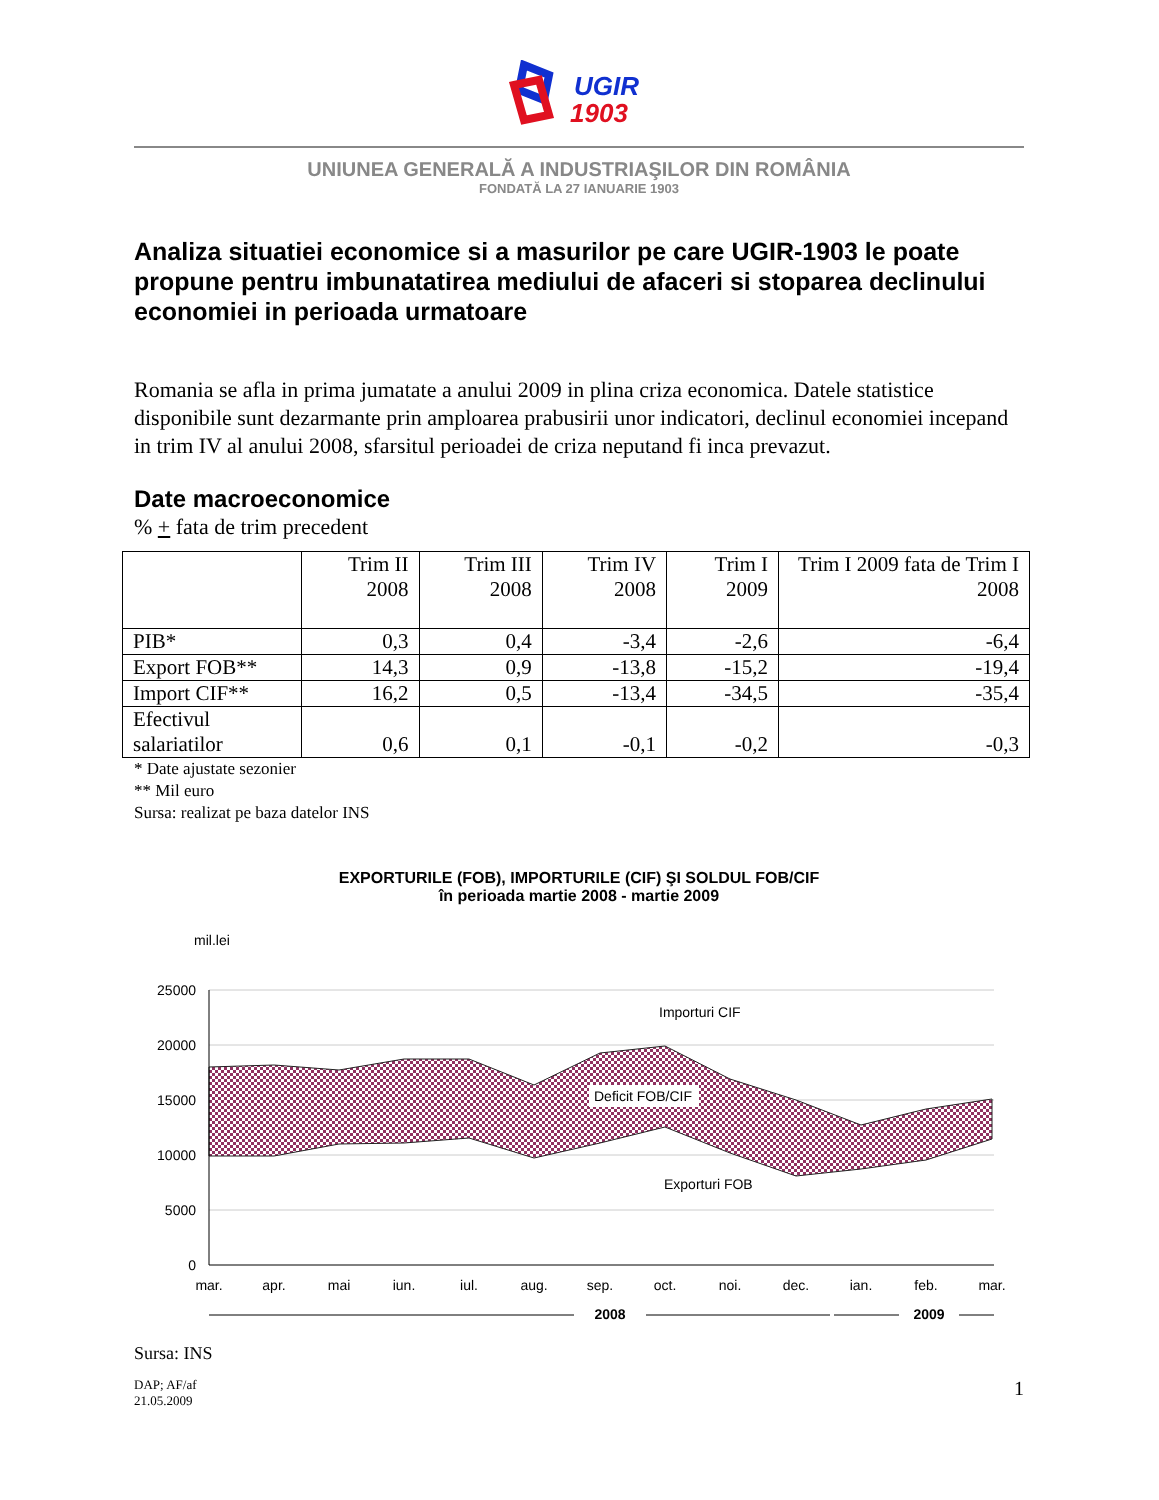UGIR
1903
UNIUNEA GENERALĂ A INDUSTRIAŞILOR DIN ROMÂNIA
FONDATĂ LA 27 IANUARIE 1903
Analiza situatiei economice si a masurilor pe care UGIR-1903 le poate propune pentru imbunatatirea mediului de afaceri si stoparea declinului economiei in perioada urmatoare
Romania se afla in prima jumatate a anului 2009 in plina criza economica. Datele statistice disponibile sunt dezarmante prin amploarea prabusirii unor indicatori, declinul economiei incepand in trim IV al anului 2008, sfarsitul perioadei de criza neputand fi inca prevazut.
Date macroeconomice
% + fata de trim precedent
| | Trim II 2008 | Trim III 2008 | Trim IV 2008 | Trim I 2009 | Trim I 2009 fata de Trim I 2008 |
| --- | --- | --- | --- | --- | --- |
| PIB* | 0,3 | 0,4 | -3,4 | -2,6 | -6,4 |
| Export FOB** | 14,3 | 0,9 | -13,8 | -15,2 | -19,4 |
| Import CIF** | 16,2 | 0,5 | -13,4 | -34,5 | -35,4 |
| Efectivul salariatilor | 0,6 | 0,1 | -0,1 | -0,2 | -0,3 |
* Date ajustate sezonier
** Mil euro
Sursa: realizat pe baza datelor INS
EXPORTURILE (FOB), IMPORTURILE (CIF) ŞI SOLDUL FOB/CIF
în perioada martie 2008 - martie 2009
mil.lei
25000
20000
15000
10000
5000
0
Importuri CIF
Deficit FOB/CIF
Exporturi FOB
mar.
apr.
mai
iun.
iul.
aug.
sep.
oct.
noi.
dec.
ian.
feb.
mar.
2008
2009
Sursa: INS
DAP; AF/af
21.05.2009
1